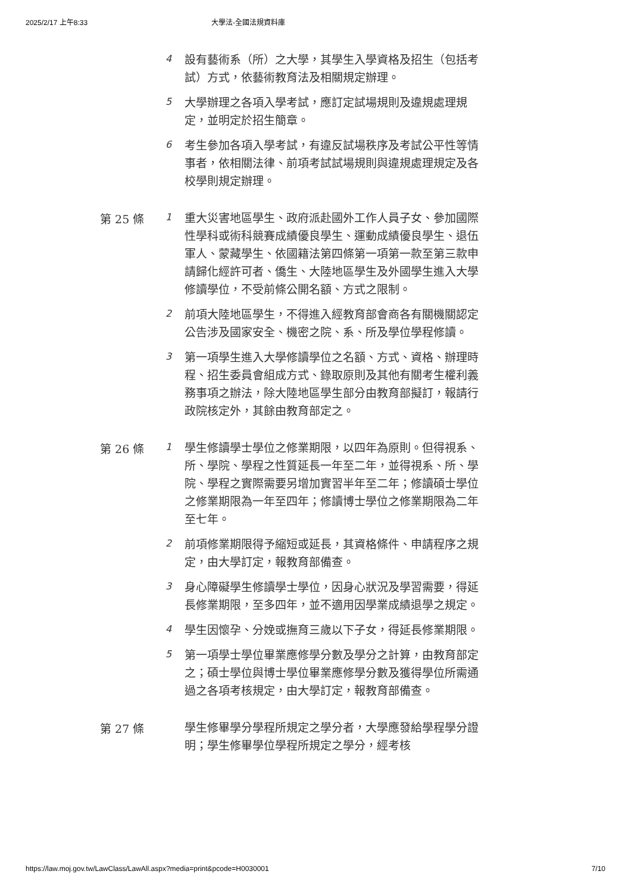2025/2/17 上午8:33 大學法-全國法規資料庫
4
設有藝術系（所）之大學，其學生入學資格及招生（包括考試）方式，依藝術教育法及相關規定辦理。
5
大學辦理之各項入學考試，應訂定試場規則及違規處理規定，並明定於招生簡章。
6
考生參加各項入學考試，有違反試場秩序及考試公平性等情事者，依相關法律、前項考試試場規則與違規處理規定及各校學則規定辦理。
第 25 條
1
重大災害地區學生、政府派赴國外工作人員子女、參加國際性學科或術科競賽成績優良學生、運動成績優良學生、退伍軍人、蒙藏學生、依國籍法第四條第一項第一款至第三款申請歸化經許可者、僑生、大陸地區學生及外國學生進入大學修讀學位，不受前條公開名額、方式之限制。
2
前項大陸地區學生，不得進入經教育部會商各有關機關認定公告涉及國家安全、機密之院、系、所及學位學程修讀。
3
第一項學生進入大學修讀學位之名額、方式、資格、辦理時程、招生委員會組成方式、錄取原則及其他有關考生權利義務事項之辦法，除大陸地區學生部分由教育部擬訂，報請行政院核定外，其餘由教育部定之。
第 26 條
1
學生修讀學士學位之修業期限，以四年為原則。但得視系、所、學院、學程之性質延長一年至二年，並得視系、所、學院、學程之實際需要另增加實習半年至二年；修讀碩士學位之修業期限為一年至四年；修讀博士學位之修業期限為二年至七年。
2
前項修業期限得予縮短或延長，其資格條件、申請程序之規定，由大學訂定，報教育部備查。
3
身心障礙學生修讀學士學位，因身心狀況及學習需要，得延長修業期限，至多四年，並不適用因學業成績退學之規定。
4
學生因懷孕、分娩或撫育三歲以下子女，得延長修業期限。
5
第一項學士學位畢業應修學分數及學分之計算，由教育部定之；碩士學位與博士學位畢業應修學分數及獲得學位所需通過之各項考核規定，由大學訂定，報教育部備查。
第 27 條
學生修畢學分學程所規定之學分者，大學應發給學程學分證明；學生修畢學位學程所規定之學分，經考核
https://law.moj.gov.tw/LawClass/LawAll.aspx?media=print&pcode=H0030001 7/10